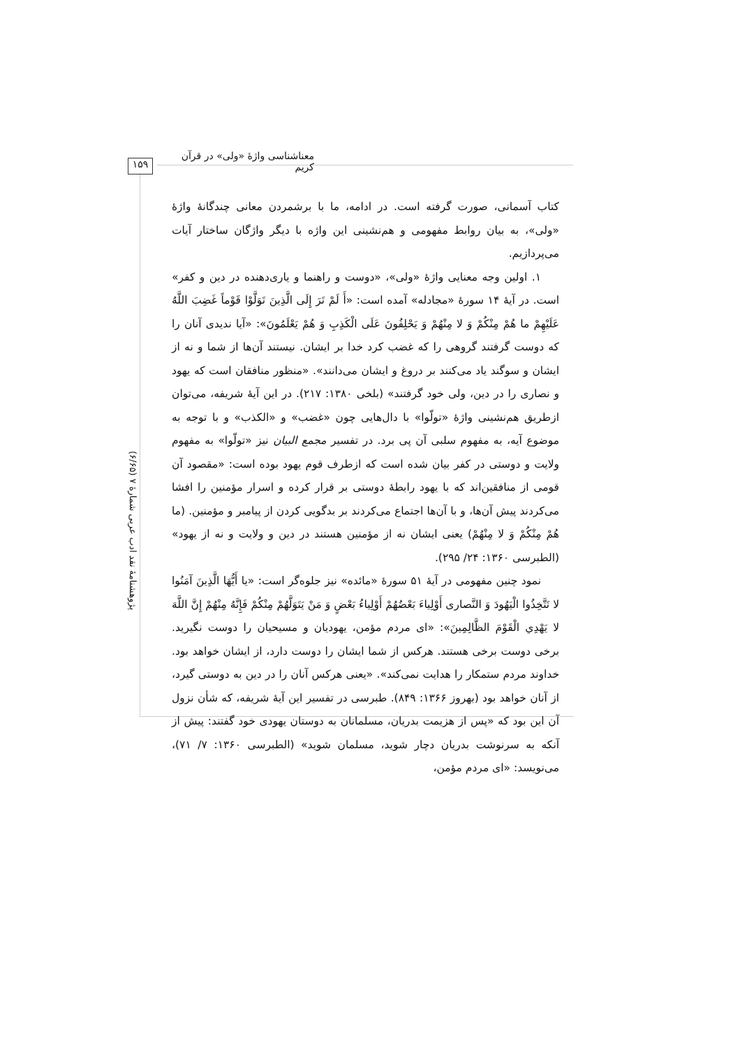معناشناسی واژۀ «ولی» در قرآن کریم
۱۵۹
پژوهشنامۀ نقد ادب عربی شمارۀ ۷ (۶/۶۵)
کتاب آسمانی، صورت گرفته است. در ادامه، ما با برشمردن معانی چندگانۀ واژۀ «ولی»، به بیان روابط مفهومی و هم‌نشینی این واژه با دیگر واژگان ساختار آیات می‌پردازیم.
۱. اولین وجه معنایی واژۀ «ولی»، «دوست و راهنما و یاری‌دهنده در دین و کفر» است. در آیۀ ۱۴ سورۀ «مجادله» آمده است: «أَ لَمْ تَرَ إِلَى الَّذِينَ تَوَلَّوْا قَوْماً غَضِبَ اللَّهُ عَلَيْهِمْ ما هُمْ مِنْكُمْ وَ لا مِنْهُمْ وَ يَحْلِفُونَ عَلَى الْكَذِبِ وَ هُمْ يَعْلَمُونَ»: «آیا ندیدی آنان را که دوست گرفتند گروهی را که غضب کرد خدا بر ایشان. نیستند آن‌ها از شما و نه از ایشان و سوگند یاد می‌کنند بر دروغ و ایشان می‌دانند». «منظور منافقان است که یهود و نصاری را در دین، ولی خود گرفتند» (بلخی ۱۳۸۰: ۲۱۷). در این آیۀ شریفه، می‌توان ازطریق هم‌نشینی واژۀ «تولّوا» با دال‌هایی چون «غضب» و «الکذب» و با توجه به موضوع آیه، به مفهوم سلبی آن پی برد. در تفسیر مجمع البیان نیز «تولّوا» به مفهوم ولایت و دوستی در کفر بیان شده است که ازطرف قوم یهود بوده است: «مقصود آن قومی از منافقین‌اند که با یهود رابطۀ دوستی بر قرار کرده و اسرار مؤمنین را افشا می‌کردند پیش آن‌ها، و با آن‌ها اجتماع می‌کردند بر بدگویی کردن از پیامبر و مؤمنین. (ما هُمْ مِنْكُمْ وَ لا مِنْهُمْ) یعنی ایشان نه از مؤمنین هستند در دین و ولایت و نه از یهود» (الطبرسی ۱۳۶۰: ۲۴/ ۲۹۵).
نمود چنین مفهومی در آیۀ ۵۱ سورۀ «مائده» نیز جلوه‌گر است: «يا أَيُّهَا الَّذِينَ آمَنُوا لا تَتَّخِذُوا الْيَهُودَ وَ النَّصارى أَوْلِياءَ بَعْضُهُمْ أَوْلِياءُ بَعْضٍ وَ مَنْ يَتَوَلَّهُمْ مِنْكُمْ فَإِنَّهُ مِنْهُمْ إِنَّ اللَّهَ لا يَهْدِي الْقَوْمَ الظَّالِمِينَ»: «ای مردم مؤمن، یهودیان و مسیحیان را دوست نگیرید. برخی دوست برخی هستند. هرکس از شما ایشان را دوست دارد، از ایشان خواهد بود. خداوند مردم ستمکار را هدایت نمی‌کند». «یعنی هرکس آنان را در دین به دوستی گیرد، از آنان خواهد بود (بهروز ۱۳۶۶: ۸۴۹). طبرسی در تفسیر این آیۀ شریفه، که شأن نزول آن این بود که «پس از هزیمت بدریان، مسلمانان به دوستان یهودی خود گفتند: پیش از آنکه به سرنوشت بدریان دچار شوید، مسلمان شوید» (الطبرسی ۱۳۶۰: ۷/ ۷۱)، می‌نویسد: «ای مردم مؤمن،